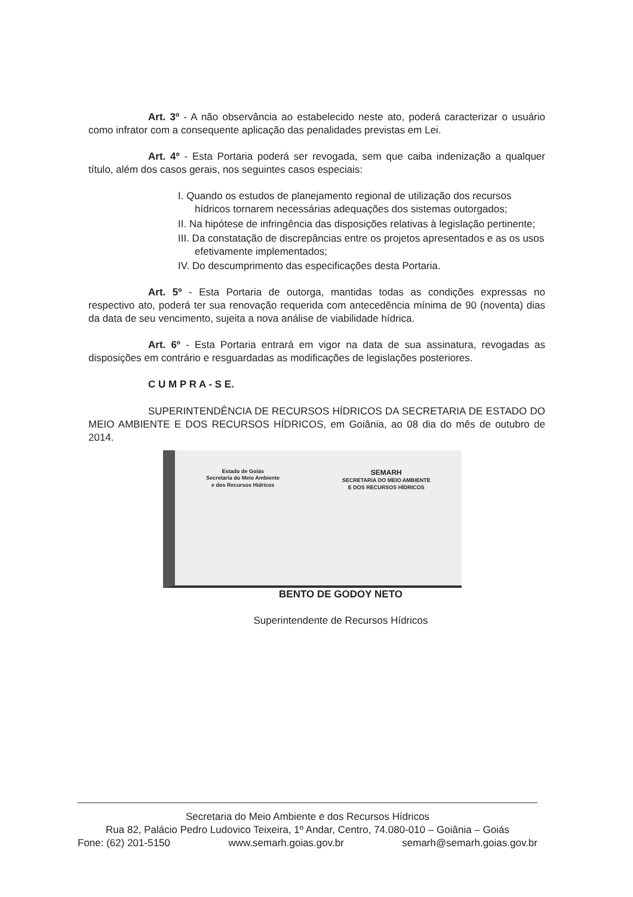Art. 3º - A não observância ao estabelecido neste ato, poderá caracterizar o usuário como infrator com a consequente aplicação das penalidades previstas em Lei.
Art. 4º - Esta Portaria poderá ser revogada, sem que caiba indenização a qualquer título, além dos casos gerais, nos seguintes casos especiais:
I. Quando os estudos de planejamento regional de utilização dos recursos hídricos tornarem necessárias adequações dos sistemas outorgados;
II. Na hipótese de infringência das disposições relativas à legislação pertinente;
III. Da constatação de discrepâncias entre os projetos apresentados e as os usos efetivamente implementados;
IV. Do descumprimento das especificações desta Portaria.
Art. 5º - Esta Portaria de outorga, mantidas todas as condições expressas no respectivo ato, poderá ter sua renovação requerida com antecedência mínima de 90 (noventa) dias da data de seu vencimento, sujeita a nova análise de viabilidade hídrica.
Art. 6º - Esta Portaria entrará em vigor na data de sua assinatura, revogadas as disposições em contrário e resguardadas as modificações de legislações posteriores.
C U M P R A - S E.
SUPERINTENDÊNCIA DE RECURSOS HÍDRICOS DA SECRETARIA DE ESTADO DO MEIO AMBIENTE E DOS RECURSOS HÍDRICOS, em Goiânia, ao 08 dia do mês de outubro de 2014.
Estado de Goiás
Secretaria do Meio Ambiente
e dos Recursos Hídricos
SEMARH
SECRETARIA DO MEIO AMBIENTE
E DOS RECURSOS HÍDRICOS
BENTO DE GODOY NETO
Superintendente de Recursos Hídricos
Secretaria do Meio Ambiente e dos Recursos Hídricos
Rua 82, Palácio Pedro Ludovico Teixeira, 1º Andar, Centro, 74.080-010 – Goiânia – Goiás
Fone: (62) 201-5150 www.semarh.goias.gov.br semarh@semarh.goias.gov.br